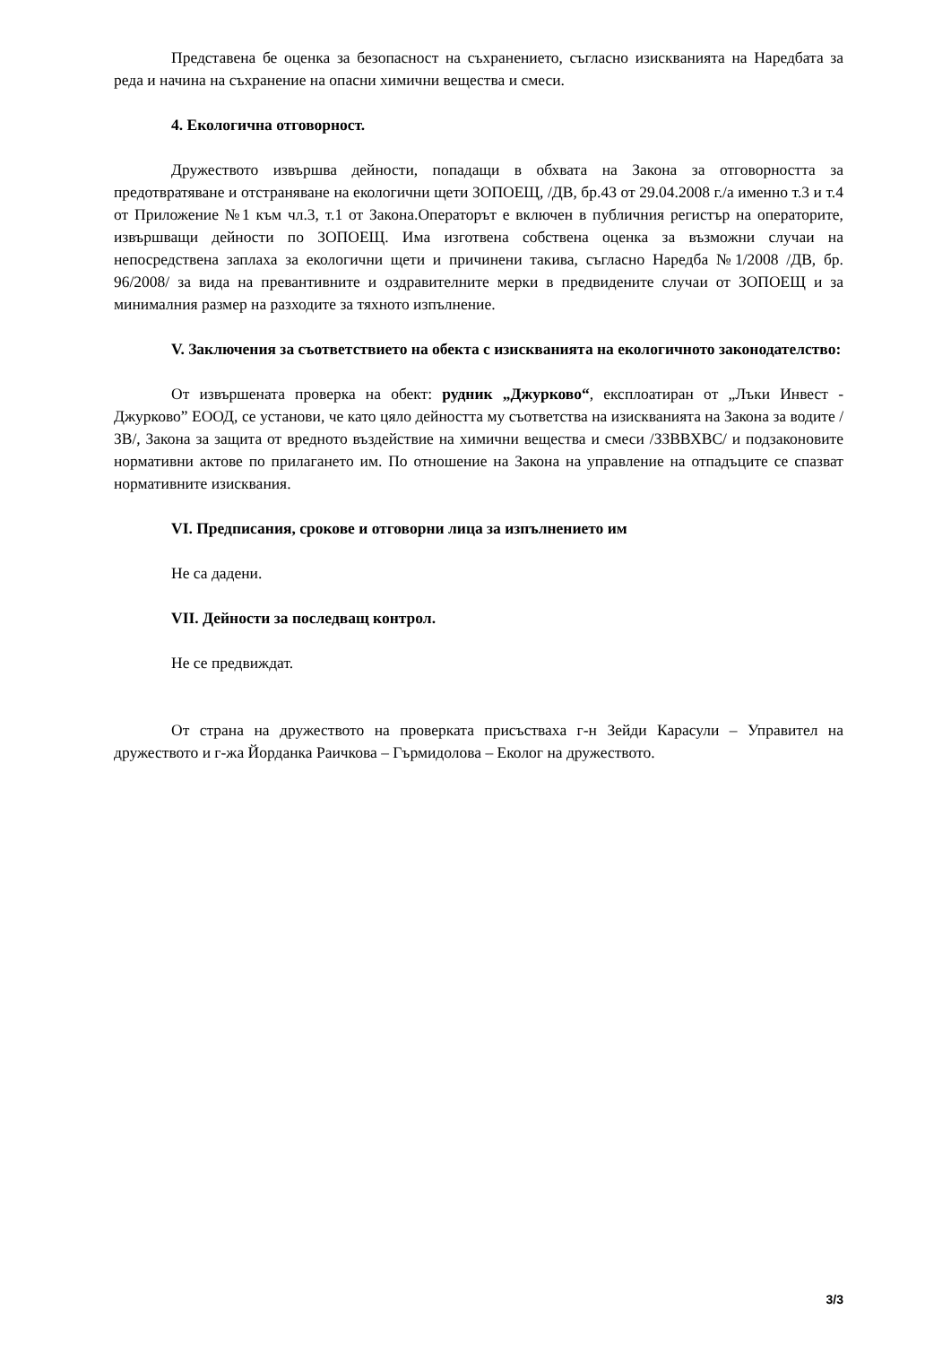Представена бе оценка за безопасност на съхранението, съгласно изискванията на Наредбата за реда и начина на съхранение на опасни химични вещества и смеси.
4. Екологична отговорност.
Дружеството извършва дейности, попадащи в обхвата на Закона за отговорността за предотвратяване и отстраняване на екологични щети ЗОПОЕЩ, /ДВ, бр.43 от 29.04.2008 г./а именно т.3 и т.4 от Приложение №1 към чл.3, т.1 от Закона.Операторът е включен в публичния регистър на операторите, извършващи дейности по ЗОПОЕЩ. Има изготвена собствена оценка за възможни случаи на непосредствена заплаха за екологични щети и причинени такива, съгласно Наредба №1/2008 /ДВ, бр. 96/2008/ за вида на превантивните и оздравителните мерки в предвидените случаи от ЗОПОЕЩ и за минималния размер на разходите за тяхното изпълнение.
V. Заключения за съответствието на обекта с изискванията на екологичното законодателство:
От извършената проверка на обект: рудник „Джурково“, експлоатиран от „Лъки Инвест - Джурково” ЕООД, се установи, че като цяло дейността му съответства на изискванията на Закона за водите /ЗВ/, Закона за защита от вредното въздействие на химични вещества и смеси /ЗЗВВХВС/ и подзаконовите нормативни актове по прилагането им. По отношение на Закона на управление на отпадъците се спазват нормативните изисквания.
VI. Предписания, срокове и отговорни лица за изпълнението им
Не са дадени.
VII. Дейности за последващ контрол.
Не се предвиждат.
От страна на дружеството на проверката присъстваха г-н Зейди Карасули – Управител на дружеството и г-жа Йорданка Раичкова – Гърмидолова – Еколог на дружеството.
3/3